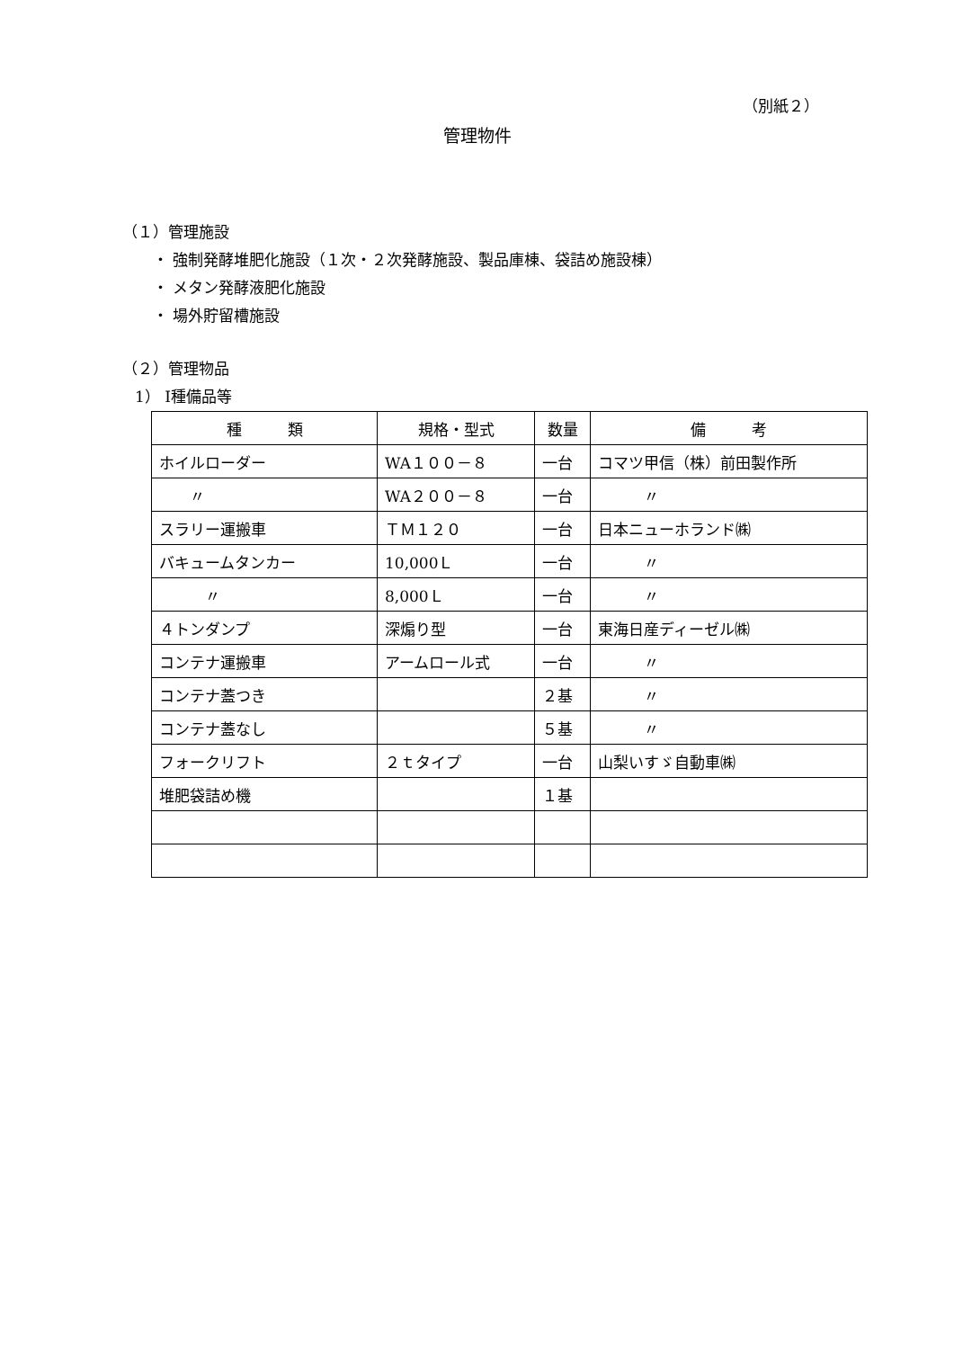（別紙２）
管理物件
（１）管理施設
・ 強制発酵堆肥化施設（１次・２次発酵施設、製品庫棟、袋詰め施設棟）
・ メタン発酵液肥化施設
・ 場外貯留槽施設
（２）管理物品
1） Ⅰ種備品等
| 種 類 | 規格・型式 | 数量 | 備 考 |
| --- | --- | --- | --- |
| ホイルローダー | WA１００－８ | 一台 | コマツ甲信（株）前田製作所 |
| 〃 | WA２００－８ | 一台 | 〃 |
| スラリー運搬車 | ＴＭ１２０ | 一台 | 日本ニューホランド㈱ |
| バキュームタンカー | 10,000Ｌ | 一台 | 〃 |
| 〃 | 8,000Ｌ | 一台 | 〃 |
| ４トンダンプ | 深煽り型 | 一台 | 東海日産ディーゼル㈱ |
| コンテナ運搬車 | アームロール式 | 一台 | 〃 |
| コンテナ蓋つき | | ２基 | 〃 |
| コンテナ蓋なし | | ５基 | 〃 |
| フォークリフト | ２ｔタイプ | 一台 | 山梨いすゞ自動車㈱ |
| 堆肥袋詰め機 | | １基 | |